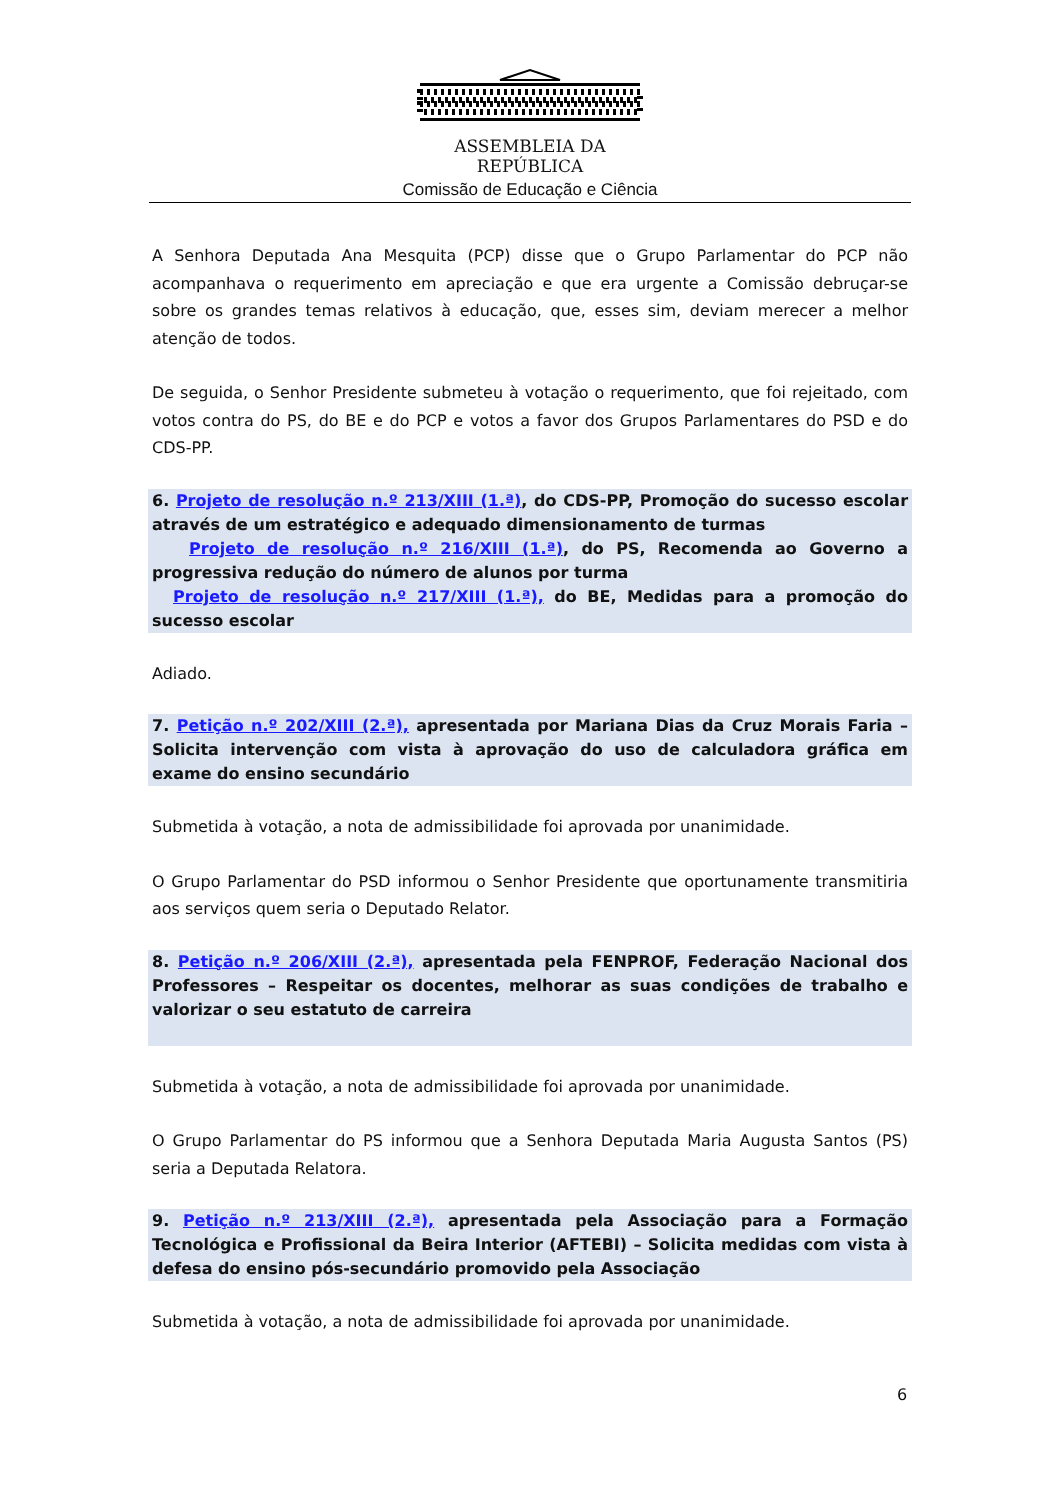ASSEMBLEIA DA REPÚBLICA
Comissão de Educação e Ciência
A Senhora Deputada Ana Mesquita (PCP) disse que o Grupo Parlamentar do PCP não acompanhava o requerimento em apreciação e que era urgente a Comissão debruçar-se sobre os grandes temas relativos à educação, que, esses sim, deviam merecer a melhor atenção de todos.
De seguida, o Senhor Presidente submeteu à votação o requerimento, que foi rejeitado, com votos contra do PS, do BE e do PCP e votos a favor dos Grupos Parlamentares do PSD e do CDS-PP.
6. Projeto de resolução n.º 213/XIII (1.ª), do CDS-PP, Promoção do sucesso escolar através de um estratégico e adequado dimensionamento de turmas
Projeto de resolução n.º 216/XIII (1.ª), do PS, Recomenda ao Governo a progressiva redução do número de alunos por turma
Projeto de resolução n.º 217/XIII (1.ª), do BE, Medidas para a promoção do sucesso escolar
Adiado.
7. Petição n.º 202/XIII (2.ª), apresentada por Mariana Dias da Cruz Morais Faria – Solicita intervenção com vista à aprovação do uso de calculadora gráfica em exame do ensino secundário
Submetida à votação, a nota de admissibilidade foi aprovada por unanimidade.
O Grupo Parlamentar do PSD informou o Senhor Presidente que oportunamente transmitiria aos serviços quem seria o Deputado Relator.
8. Petição n.º 206/XIII (2.ª), apresentada pela FENPROF, Federação Nacional dos Professores – Respeitar os docentes, melhorar as suas condições de trabalho e valorizar o seu estatuto de carreira
Submetida à votação, a nota de admissibilidade foi aprovada por unanimidade.
O Grupo Parlamentar do PS informou que a Senhora Deputada Maria Augusta Santos (PS) seria a Deputada Relatora.
9. Petição n.º 213/XIII (2.ª), apresentada pela Associação para a Formação Tecnológica e Profissional da Beira Interior (AFTEBI) – Solicita medidas com vista à defesa do ensino pós-secundário promovido pela Associação
Submetida à votação, a nota de admissibilidade foi aprovada por unanimidade.
6